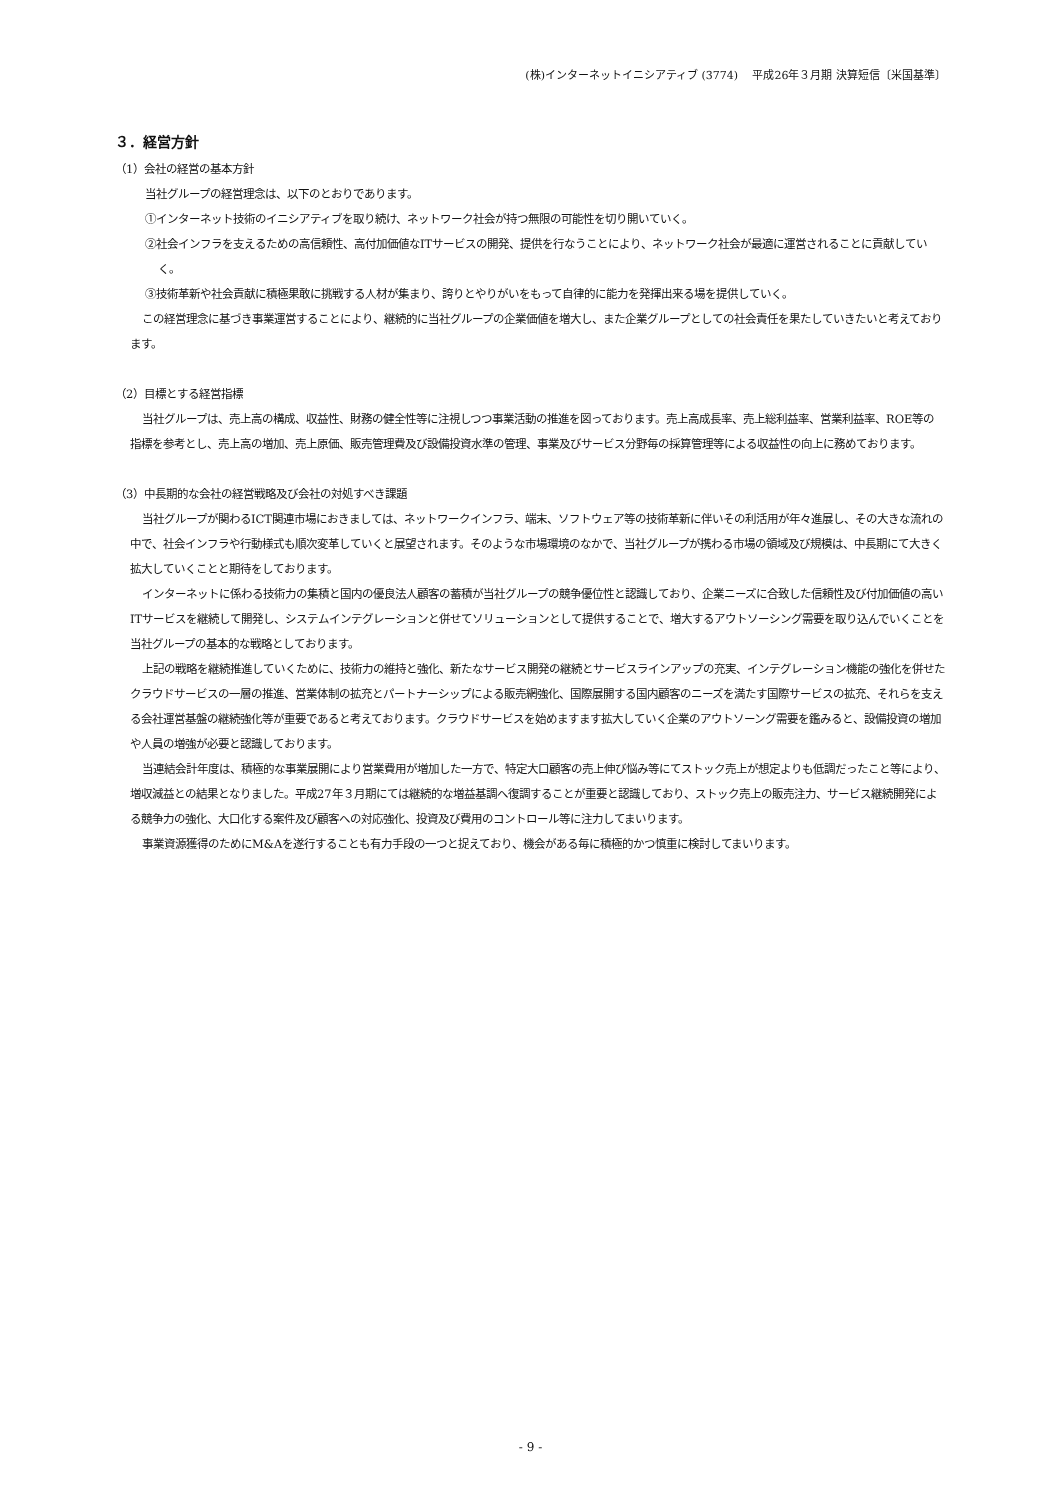(株)インターネットイニシアティブ (3774)　 平成26年３月期 決算短信〔米国基準〕
３．経営方針
（1）会社の経営の基本方針
当社グループの経営理念は、以下のとおりであります。
①インターネット技術のイニシアティブを取り続け、ネットワーク社会が持つ無限の可能性を切り開いていく。
②社会インフラを支えるための高信頼性、高付加価値なITサービスの開発、提供を行なうことにより、ネットワーク社会が最適に運営されることに貢献していく。
③技術革新や社会貢献に積極果敢に挑戦する人材が集まり、誇りとやりがいをもって自律的に能力を発揮出来る場を提供していく。
この経営理念に基づき事業運営することにより、継続的に当社グループの企業価値を増大し、また企業グループとしての社会責任を果たしていきたいと考えております。
（2）目標とする経営指標
当社グループは、売上高の構成、収益性、財務の健全性等に注視しつつ事業活動の推進を図っております。売上高成長率、売上総利益率、営業利益率、ROE等の指標を参考とし、売上高の増加、売上原価、販売管理費及び設備投資水準の管理、事業及びサービス分野毎の採算管理等による収益性の向上に務めております。
（3）中長期的な会社の経営戦略及び会社の対処すべき課題
当社グループが関わるICT関連市場におきましては、ネットワークインフラ、端末、ソフトウェア等の技術革新に伴いその利活用が年々進展し、その大きな流れの中で、社会インフラや行動様式も順次変革していくと展望されます。そのような市場環境のなかで、当社グループが携わる市場の領域及び規模は、中長期にて大きく拡大していくことと期待をしております。
インターネットに係わる技術力の集積と国内の優良法人顧客の蓄積が当社グループの競争優位性と認識しており、企業ニーズに合致した信頼性及び付加価値の高いITサービスを継続して開発し、システムインテグレーションと併せてソリューションとして提供することで、増大するアウトソーシング需要を取り込んでいくことを当社グループの基本的な戦略としております。
上記の戦略を継続推進していくために、技術力の維持と強化、新たなサービス開発の継続とサービスラインアップの充実、インテグレーション機能の強化を併せたクラウドサービスの一層の推進、営業体制の拡充とパートナーシップによる販売網強化、国際展開する国内顧客のニーズを満たす国際サービスの拡充、それらを支える会社運営基盤の継続強化等が重要であると考えております。クラウドサービスを始めますます拡大していく企業のアウトソーング需要を鑑みると、設備投資の増加や人員の増強が必要と認識しております。
当連結会計年度は、積極的な事業展開により営業費用が増加した一方で、特定大口顧客の売上伸び悩み等にてストック売上が想定よりも低調だったこと等により、増収減益との結果となりました。平成27年３月期にては継続的な増益基調へ復調することが重要と認識しており、ストック売上の販売注力、サービス継続開発による競争力の強化、大口化する案件及び顧客への対応強化、投資及び費用のコントロール等に注力してまいります。
事業資源獲得のためにM&Aを遂行することも有力手段の一つと捉えており、機会がある毎に積極的かつ慎重に検討してまいります。
- 9 -